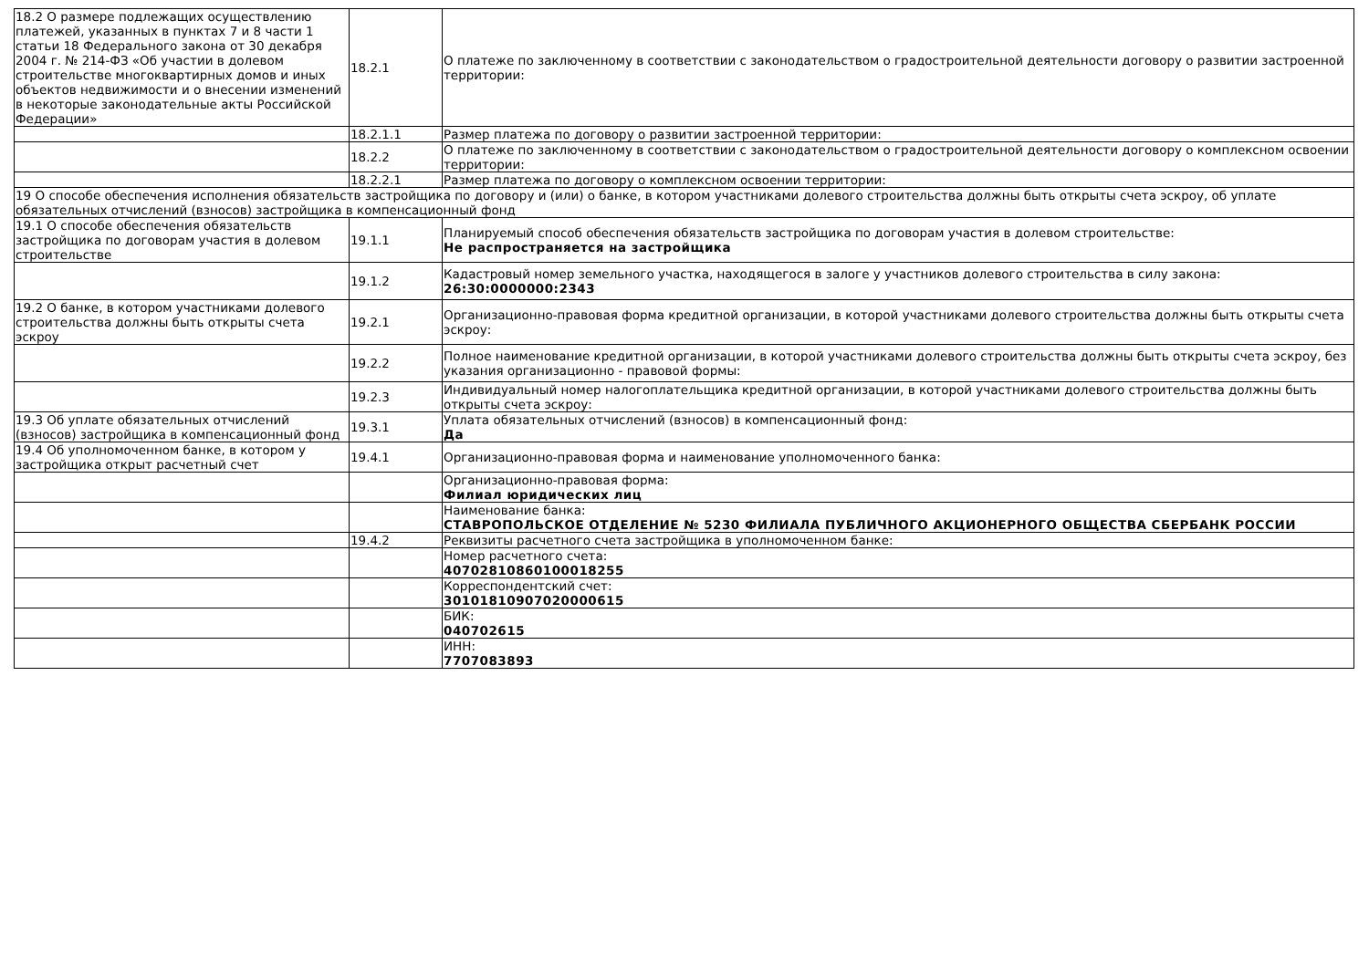| 18.2 О размере подлежащих осуществлению платежей, указанных в пунктах 7 и 8 части 1 статьи 18 Федерального закона от 30 декабря 2004 г. № 214-ФЗ «Об участии в долевом строительстве многоквартирных домов и иных объектов недвижимости и о внесении изменений в некоторые законодательные акты Российской Федерации» | 18.2.1 | О платеже по заключенному в соответствии с законодательством о градостроительной деятельности договору о развитии застроенной территории: |
| | 18.2.1.1 | Размер платежа по договору о развитии застроенной территории: |
| | 18.2.2 | О платеже по заключенному в соответствии с законодательством о градостроительной деятельности договору о комплексном освоении территории: |
| | 18.2.2.1 | Размер платежа по договору о комплексном освоении территории: |
| 19 О способе обеспечения исполнения обязательств застройщика по договору и (или) о банке, в котором участниками долевого строительства должны быть открыты счета эскроу, об уплате обязательных отчислений (взносов) застройщика в компенсационный фонд | | |
| 19.1 О способе обеспечения обязательств застройщика по договорам участия в долевом строительстве | 19.1.1 | Планируемый способ обеспечения обязательств застройщика по договорам участия в долевом строительстве: Не распространяется на застройщика |
| | 19.1.2 | Кадастровый номер земельного участка, находящегося в залоге у участников долевого строительства в силу закона: 26:30:0000000:2343 |
| 19.2 О банке, в котором участниками долевого строительства должны быть открыты счета эскроу | 19.2.1 | Организационно-правовая форма кредитной организации, в которой участниками долевого строительства должны быть открыты счета эскроу: |
| | 19.2.2 | Полное наименование кредитной организации, в которой участниками долевого строительства должны быть открыты счета эскроу, без указания организационно - правовой формы: |
| | 19.2.3 | Индивидуальный номер налогоплательщика кредитной организации, в которой участниками долевого строительства должны быть открыты счета эскроу: |
| 19.3 Об уплате обязательных отчислений (взносов) застройщика в компенсационный фонд | 19.3.1 | Уплата обязательных отчислений (взносов) в компенсационный фонд: Да |
| 19.4 Об уполномоченном банке, в котором у застройщика открыт расчетный счет | 19.4.1 | Организационно-правовая форма и наименование уполномоченного банка: |
| | | Организационно-правовая форма: Филиал юридических лиц |
| | | Наименование банка: СТАВРОПОЛЬСКОЕ ОТДЕЛЕНИЕ № 5230 ФИЛИАЛА ПУБЛИЧНОГО АКЦИОНЕРНОГО ОБЩЕСТВА СБЕРБАНК РОССИИ |
| | 19.4.2 | Реквизиты расчетного счета застройщика в уполномоченном банке: |
| | | Номер расчетного счета: 40702810860100018255 |
| | | Корреспондентский счет: 30101810907020000615 |
| | | БИК: 040702615 |
| | | ИНН: 7707083893 |